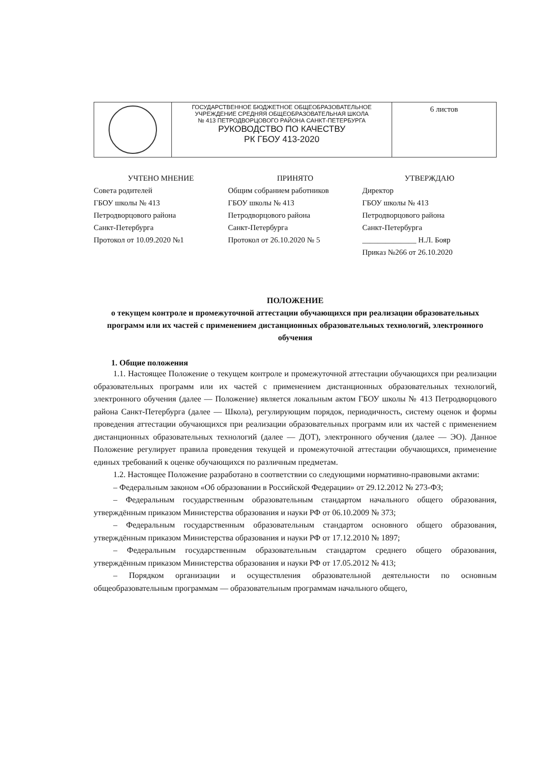| | ГОСУДАРСТВЕННОЕ БЮДЖЕТНОЕ ОБЩЕОБРАЗОВАТЕЛЬНОЕ УЧРЕЖДЕНИЕ СРЕДНЯЯ ОБЩЕОБРАЗОВАТЕЛЬНАЯ ШКОЛА № 413 ПЕТРОДВОРЦОВОГО РАЙОНА САНКТ-ПЕТЕРБУРГА РУКОВОДСТВО ПО КАЧЕСТВУ РК ГБОУ 413-2020 | 6 листов |
УЧТЕНО МНЕНИЕ
Совета родителей
ГБОУ школы № 413
Петродворцового района
Санкт-Петербурга
Протокол от 10.09.2020 №1
ПРИНЯТО
Общим собранием работников
ГБОУ школы № 413
Петродворцового района
Санкт-Петербурга
Протокол от 26.10.2020 № 5
УТВЕРЖДАЮ
Директор
ГБОУ школы № 413
Петродворцового района
Санкт-Петербурга
______________ Н.Л. Бояр
Приказ №266 от 26.10.2020
ПОЛОЖЕНИЕ
о текущем контроле и промежуточной аттестации обучающихся при реализации образовательных программ или их частей с применением дистанционных образовательных технологий, электронного обучения
1. Общие положения
1.1. Настоящее Положение о текущем контроле и промежуточной аттестации обучающихся при реализации образовательных программ или их частей с применением дистанционных образовательных технологий, электронного обучения (далее — Положение) является локальным актом ГБОУ школы № 413 Петродворцового района Санкт-Петербурга (далее — Школа), регулирующим порядок, периодичность, систему оценок и формы проведения аттестации обучающихся при реализации образовательных программ или их частей с применением дистанционных образовательных технологий (далее — ДОТ), электронного обучения (далее — ЭО). Данное Положение регулирует правила проведения текущей и промежуточной аттестации обучающихся, применение единых требований к оценке обучающихся по различным предметам.
1.2. Настоящее Положение разработано в соответствии со следующими нормативно-правовыми актами:
– Федеральным законом «Об образовании в Российской Федерации» от 29.12.2012 № 273-ФЗ;
– Федеральным государственным образовательным стандартом начального общего образования, утверждённым приказом Министерства образования и науки РФ от 06.10.2009 № 373;
– Федеральным государственным образовательным стандартом основного общего образования, утверждённым приказом Министерства образования и науки РФ от 17.12.2010 № 1897;
– Федеральным государственным образовательным стандартом среднего общего образования, утверждённым приказом Министерства образования и науки РФ от 17.05.2012 № 413;
– Порядком организации и осуществления образовательной деятельности по основным общеобразовательным программам — образовательным программам начального общего,